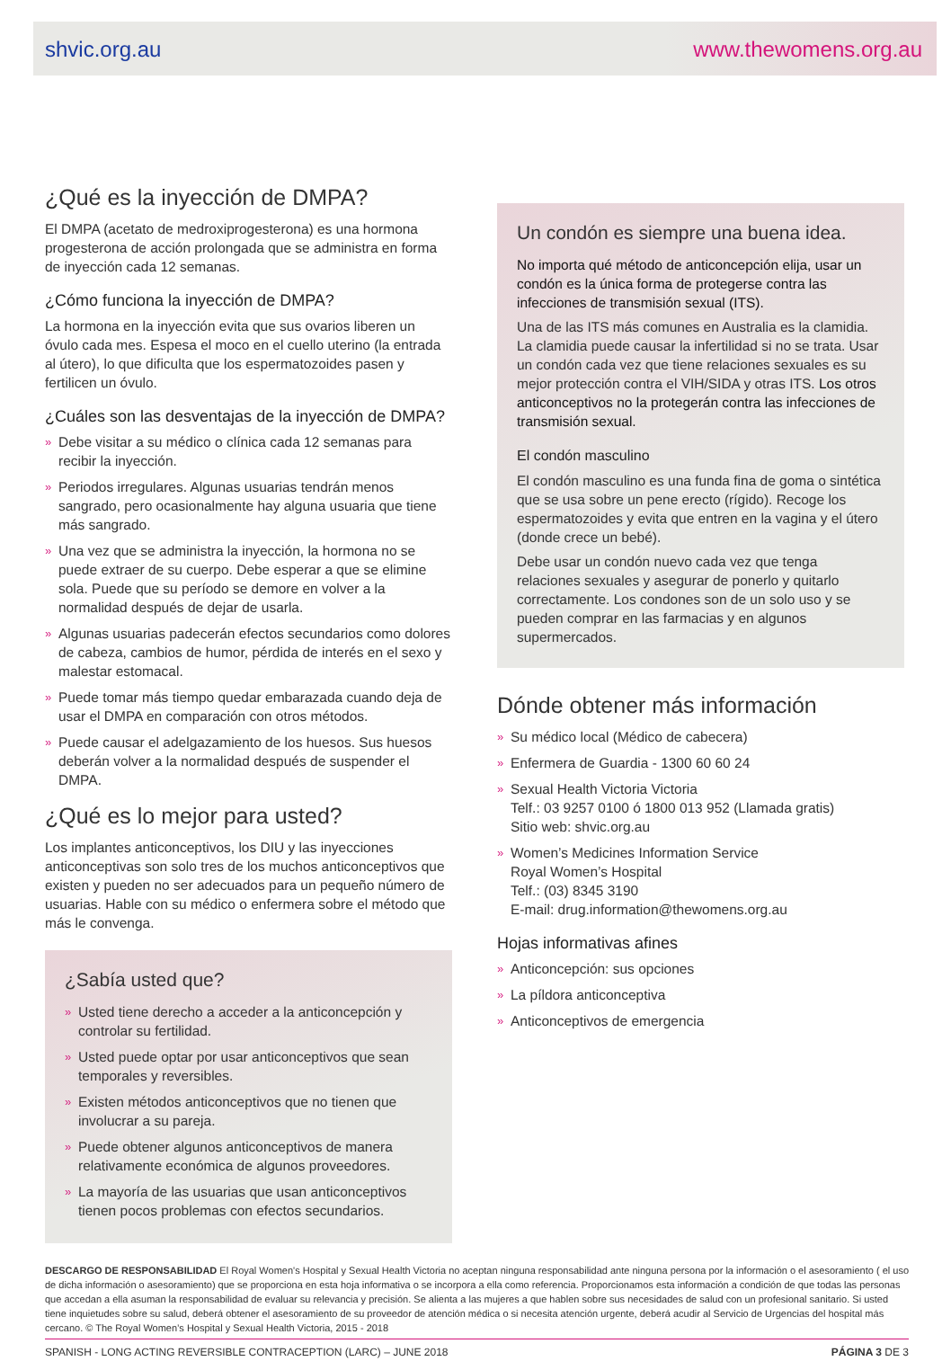shvic.org.au www.thewomens.org.au
¿Qué es la inyección de DMPA?
El DMPA (acetato de medroxiprogesterona) es una hormona progesterona de acción prolongada que se administra en forma de inyección cada 12 semanas.
¿Cómo funciona la inyección de DMPA?
La hormona en la inyección evita que sus ovarios liberen un óvulo cada mes. Espesa el moco en el cuello uterino (la entrada al útero), lo que dificulta que los espermatozoides pasen y fertilicen un óvulo.
¿Cuáles son las desventajas de la inyección de DMPA?
» Debe visitar a su médico o clínica cada 12 semanas para recibir la inyección.
» Periodos irregulares. Algunas usuarias tendrán menos sangrado, pero ocasionalmente hay alguna usuaria que tiene más sangrado.
» Una vez que se administra la inyección, la hormona no se puede extraer de su cuerpo. Debe esperar a que se elimine sola. Puede que su período se demore en volver a la normalidad después de dejar de usarla.
» Algunas usuarias padecerán efectos secundarios como dolores de cabeza, cambios de humor, pérdida de interés en el sexo y malestar estomacal.
» Puede tomar más tiempo quedar embarazada cuando deja de usar el DMPA en comparación con otros métodos.
» Puede causar el adelgazamiento de los huesos. Sus huesos deberán volver a la normalidad después de suspender el DMPA.
¿Qué es lo mejor para usted?
Los implantes anticonceptivos, los DIU y las inyecciones anticonceptivas son solo tres de los muchos anticonceptivos que existen y pueden no ser adecuados para un pequeño número de usuarias. Hable con su médico o enfermera sobre el método que más le convenga.
¿Sabía usted que?
» Usted tiene derecho a acceder a la anticoncepción y controlar su fertilidad.
» Usted puede optar por usar anticonceptivos que sean temporales y reversibles.
» Existen métodos anticonceptivos que no tienen que involucrar a su pareja.
» Puede obtener algunos anticonceptivos de manera relativamente económica de algunos proveedores.
» La mayoría de las usuarias que usan anticonceptivos tienen pocos problemas con efectos secundarios.
Un condón es siempre una buena idea.
No importa qué método de anticoncepción elija, usar un condón es la única forma de protegerse contra las infecciones de transmisión sexual (ITS).
Una de las ITS más comunes en Australia es la clamidia. La clamidia puede causar la infertilidad si no se trata. Usar un condón cada vez que tiene relaciones sexuales es su mejor protección contra el VIH/SIDA y otras ITS. Los otros anticonceptivos no la protegerán contra las infecciones de transmisión sexual.
El condón masculino
El condón masculino es una funda fina de goma o sintética que se usa sobre un pene erecto (rígido). Recoge los espermatozoides y evita que entren en la vagina y el útero (donde crece un bebé).
Debe usar un condón nuevo cada vez que tenga relaciones sexuales y asegurar de ponerlo y quitarlo correctamente. Los condones son de un solo uso y se pueden comprar en las farmacias y en algunos supermercados.
Dónde obtener más información
» Su médico local (Médico de cabecera)
» Enfermera de Guardia - 1300 60 60 24
» Sexual Health Victoria Victoria
Telf.: 03 9257 0100 ó 1800 013 952 (Llamada gratis)
Sitio web: shvic.org.au
» Women’s Medicines Information Service
Royal Women’s Hospital
Telf.: (03) 8345 3190
E-mail: drug.information@thewomens.org.au
Hojas informativas afines
» Anticoncepción: sus opciones
» La píldora anticonceptiva
» Anticonceptivos de emergencia
DESCARGO DE RESPONSABILIDAD El Royal Women's Hospital y Sexual Health Victoria no aceptan ninguna responsabilidad ante ninguna persona por la información o el asesoramiento ( el uso de dicha información o asesoramiento) que se proporciona en esta hoja informativa o se incorpora a ella como referencia. Proporcionamos esta información a condición de que todas las personas que accedan a ella asuman la responsabilidad de evaluar su relevancia y precisión. Se alienta a las mujeres a que hablen sobre sus necesidades de salud con un profesional sanitario. Si usted tiene inquietudes sobre su salud, deberá obtener el asesoramiento de su proveedor de atención médica o si necesita atención urgente, deberá acudir al Servicio de Urgencias del hospital más cercano. © The Royal Women’s Hospital y Sexual Health Victoria, 2015 - 2018
SPANISH - LONG ACTING REVERSIBLE CONTRACEPTION (LARC) – JUNE 2018 PÁGINA 3 DE 3